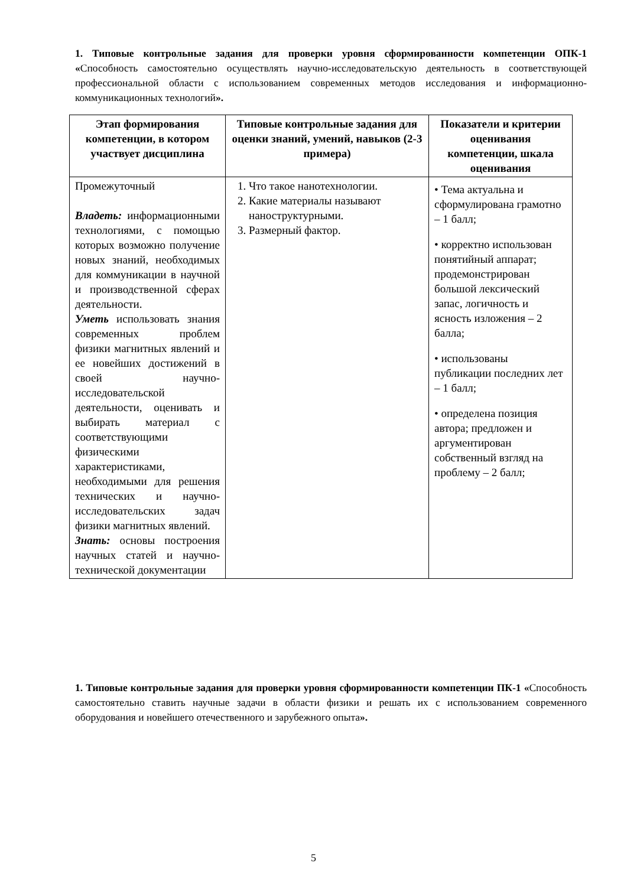1. Типовые контрольные задания для проверки уровня сформированности компетенции ОПК-1 «Способность самостоятельно осуществлять научно-исследовательскую деятельность в соответствующей профессиональной области с использованием современных методов исследования и информационно-коммуникационных технологий».
| Этап формирования компетенции, в котором участвует дисциплина | Типовые контрольные задания для оценки знаний, умений, навыков (2-3 примера) | Показатели и критерии оценивания компетенции, шкала оценивания |
| --- | --- | --- |
| Промежуточный Владеть: информационными технологиями, с помощью которых возможно получение новых знаний, необходимых для коммуникации в научной и производственной сферах деятельности. Уметь использовать знания современных проблем физики магнитных явлений и ее новейших достижений в своей научно-исследовательской деятельности, оценивать и выбирать материал с соответствующими физическими характеристиками, необходимыми для решения технических и научно-исследовательских задач физики магнитных явлений. Знать: основы построения научных статей и научно-технической документации | 1. Что такое нанотехнологии. 2. Какие материалы называют наноструктурными. 3. Размерный фактор. | • Тема актуальна и сформулирована грамотно – 1 балл; • корректно использован понятийный аппарат; продемонстрирован большой лексический запас, логичность и ясность изложения – 2 балла; • использованы публикации последних лет – 1 балл; • определена позиция автора; предложен и аргументирован собственный взгляд на проблему – 2 балл; |
1. Типовые контрольные задания для проверки уровня сформированности компетенции ПК-1 «Способность самостоятельно ставить научные задачи в области физики и решать их с использованием современного оборудования и новейшего отечественного и зарубежного опыта».
5